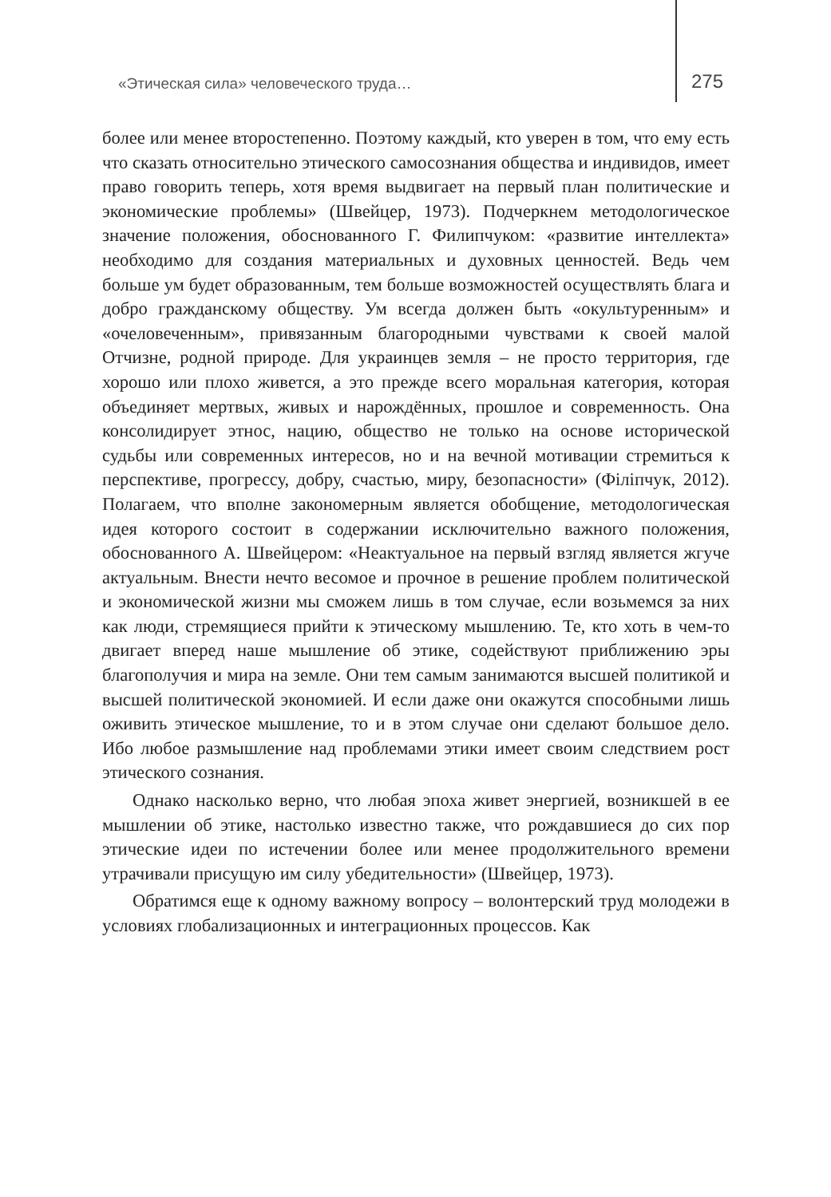«Этическая сила» человеческого труда… 275
более или менее второстепенно. Поэтому каждый, кто уверен в том, что ему есть что сказать относительно этического самосознания общества и индивидов, имеет право говорить теперь, хотя время выдвигает на первый план политические и экономические проблемы» (Швейцер, 1973). Подчеркнем методологическое значение положения, обоснованного Г. Филипчуком: «развитие интеллекта» необходимо для создания материальных и духовных ценностей. Ведь чем больше ум будет образованным, тем больше возможностей осуществлять блага и добро гражданскому обществу. Ум всегда должен быть «окультуренным» и «очеловеченным», привязанным благородными чувствами к своей малой Отчизне, родной природе. Для украинцев земля – не просто территория, где хорошо или плохо живется, а это прежде всего моральная категория, которая объединяет мертвых, живых и нарождённых, прошлое и современность. Она консолидирует этнос, нацию, общество не только на основе исторической судьбы или современных интересов, но и на вечной мотивации стремиться к перспективе, прогрессу, добру, счастью, миру, безопасности» (Філіпчук, 2012). Полагаем, что вполне закономерным является обобщение, методологическая идея которого состоит в содержании исключительно важного положения, обоснованного А. Швейцером: «Неактуальное на первый взгляд является жгуче актуальным. Внести нечто весомое и прочное в решение проблем политической и экономической жизни мы сможем лишь в том случае, если возьмемся за них как люди, стремящиеся прийти к этическому мышлению. Те, кто хоть в чем-то двигает вперед наше мышление об этике, содействуют приближению эры благополучия и мира на земле. Они тем самым занимаются высшей политикой и высшей политической экономией. И если даже они окажутся способными лишь оживить этическое мышление, то и в этом случае они сделают большое дело. Ибо любое размышление над проблемами этики имеет своим следствием рост этического сознания.
Однако насколько верно, что любая эпоха живет энергией, возникшей в ее мышлении об этике, настолько известно также, что рождавшиеся до сих пор этические идеи по истечении более или менее продолжительного времени утрачивали присущую им силу убедительности» (Швейцер, 1973).
Обратимся еще к одному важному вопросу – волонтерский труд молодежи в условиях глобализационных и интеграционных процессов. Как